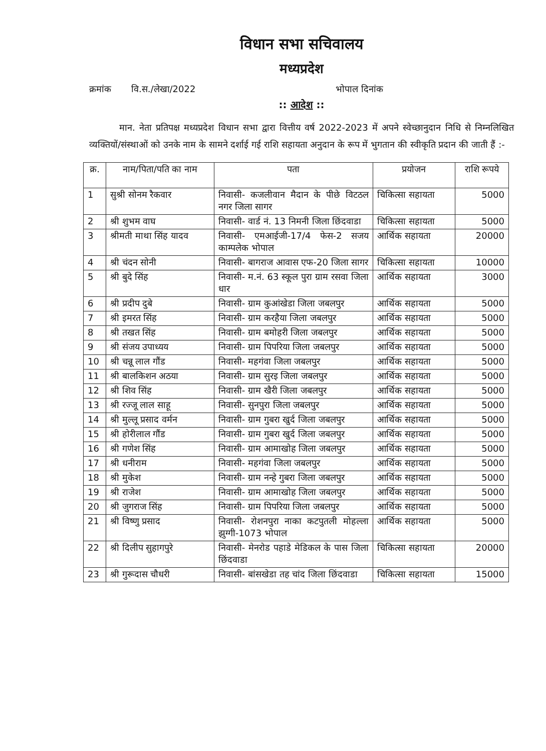विधान सभा सचिवालय
मध्यप्रदेश
क्रमांक वि.स./लेखा/2022 भोपाल दिनांक
:: आदेश ::
मान. नेता प्रतिपक्ष मध्यप्रदेश विधान सभा द्वारा वित्तीय वर्ष 2022-2023 में अपने स्वेच्छानुदान निधि से निम्नलिखित व्यक्तियों/संस्थाओं को उनके नाम के सामने दर्शाई गई राशि सहायता अनुदान के रूप में भुगतान की स्वीकृति प्रदान की जाती हैं :-
| क्र. | नाम/पिता/पति का नाम | पता | प्रयोजन | राशि रूपये |
| --- | --- | --- | --- | --- |
| 1 | सुश्री सोनम रैकवार | निवासी- कजलीवान मैदान के पीछे विटठल नगर जिला सागर | चिकित्सा सहायता | 5000 |
| 2 | श्री शुभम वाघ | निवासी- वार्ड नं. 13 निमनी जिला छिंदवाडा | चिकित्सा सहायता | 5000 |
| 3 | श्रीमती माथा सिंह यादव | निवासी- एमआईजी-17/4 फेस-2 सजय काम्पलेक भोपाल | आर्थिक सहायता | 20000 |
| 4 | श्री चंदन सोनी | निवासी- बागराज आवास एफ-20 जिला सागर | चिकित्सा सहायता | 10000 |
| 5 | श्री बुदे सिंह | निवासी- म.नं. 63 स्कूल पुरा ग्राम रसवा जिला धार | आर्थिक सहायता | 3000 |
| 6 | श्री प्रदीप दुबे | निवासी- ग्राम कुआंखेडा जिला जबलपुर | आर्थिक सहायता | 5000 |
| 7 | श्री इमरत सिंह | निवासी- ग्राम करहैया जिला जबलपुर | आर्थिक सहायता | 5000 |
| 8 | श्री तखत सिंह | निवासी- ग्राम बमोहरी जिला जबलपुर | आर्थिक सहायता | 5000 |
| 9 | श्री संजय उपाध्यय | निवासी- ग्राम पिपरिया जिला जबलपुर | आर्थिक सहायता | 5000 |
| 10 | श्री चन्नू लाल गौंड | निवासी- महगंवा जिला जबलपुर | आर्थिक सहायता | 5000 |
| 11 | श्री बालकिशन अठया | निवासी- ग्राम सुरइ जिला जबलपुर | आर्थिक सहायता | 5000 |
| 12 | श्री शिव सिंह | निवासी- ग्राम खैरी जिला जबलपुर | आर्थिक सहायता | 5000 |
| 13 | श्री रज्जू लाल साहू | निवासी- सुनपुरा जिला जबलपुर | आर्थिक सहायता | 5000 |
| 14 | श्री मुल्लू प्रसाद वर्मन | निवासी- ग्राम गुबरा खुर्द जिला जबलपुर | आर्थिक सहायता | 5000 |
| 15 | श्री होरीलाल गौंड | निवासी- ग्राम गुबरा खुर्द जिला जबलपुर | आर्थिक सहायता | 5000 |
| 16 | श्री गणेश सिंह | निवासी- ग्राम आमाखोह जिला जबलपुर | आर्थिक सहायता | 5000 |
| 17 | श्री धनीराम | निवासी- महगंवा जिला जबलपुर | आर्थिक सहायता | 5000 |
| 18 | श्री मुकेश | निवासी- ग्राम नन्हे गुबरा जिला जबलपुर | आर्थिक सहायता | 5000 |
| 19 | श्री राजेश | निवासी- ग्राम आमाखोह जिला जबलपुर | आर्थिक सहायता | 5000 |
| 20 | श्री जुगराज सिंह | निवासी- ग्राम पिपरिया जिला जबलपुर | आर्थिक सहायता | 5000 |
| 21 | श्री विष्णु प्रसाद | निवासी- रोशनपुरा नाका कटपुतली मोहल्ला झुग्गी-1073 भोपाल | आर्थिक सहायता | 5000 |
| 22 | श्री दिलीप सुहागपुरे | निवासी- मेनरोड पहाडे मेडिकल के पास जिला छिंदवाडा | चिकित्सा सहायता | 20000 |
| 23 | श्री गुरूदास चौधरी | निवासी- बांसखेडा तह चांद जिला छिंदवाडा | चिकित्सा सहायता | 15000 |